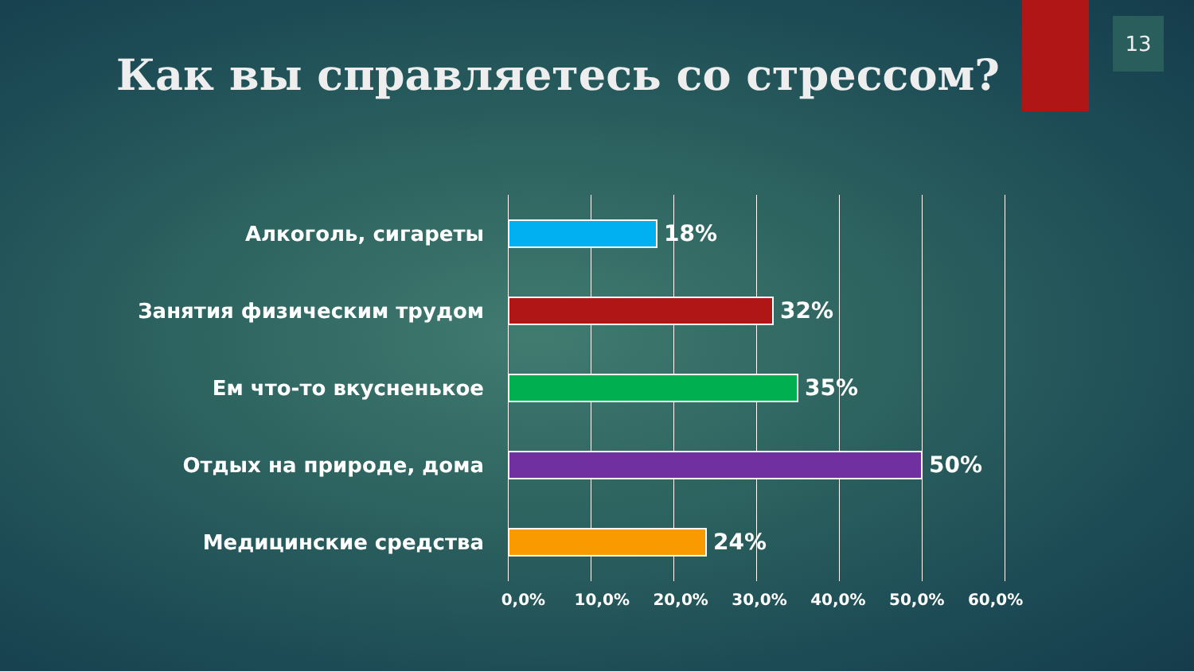13
Как вы справляетесь со стрессом?
Алкоголь, сигареты 18%
Занятия физическим трудом 32%
Ем что-то вкусненькое 35%
Отдых на природе, дома 50%
Медицинские средства 24%
0,0% 10,0% 20,0% 30,0% 40,0% 50,0% 60,0%